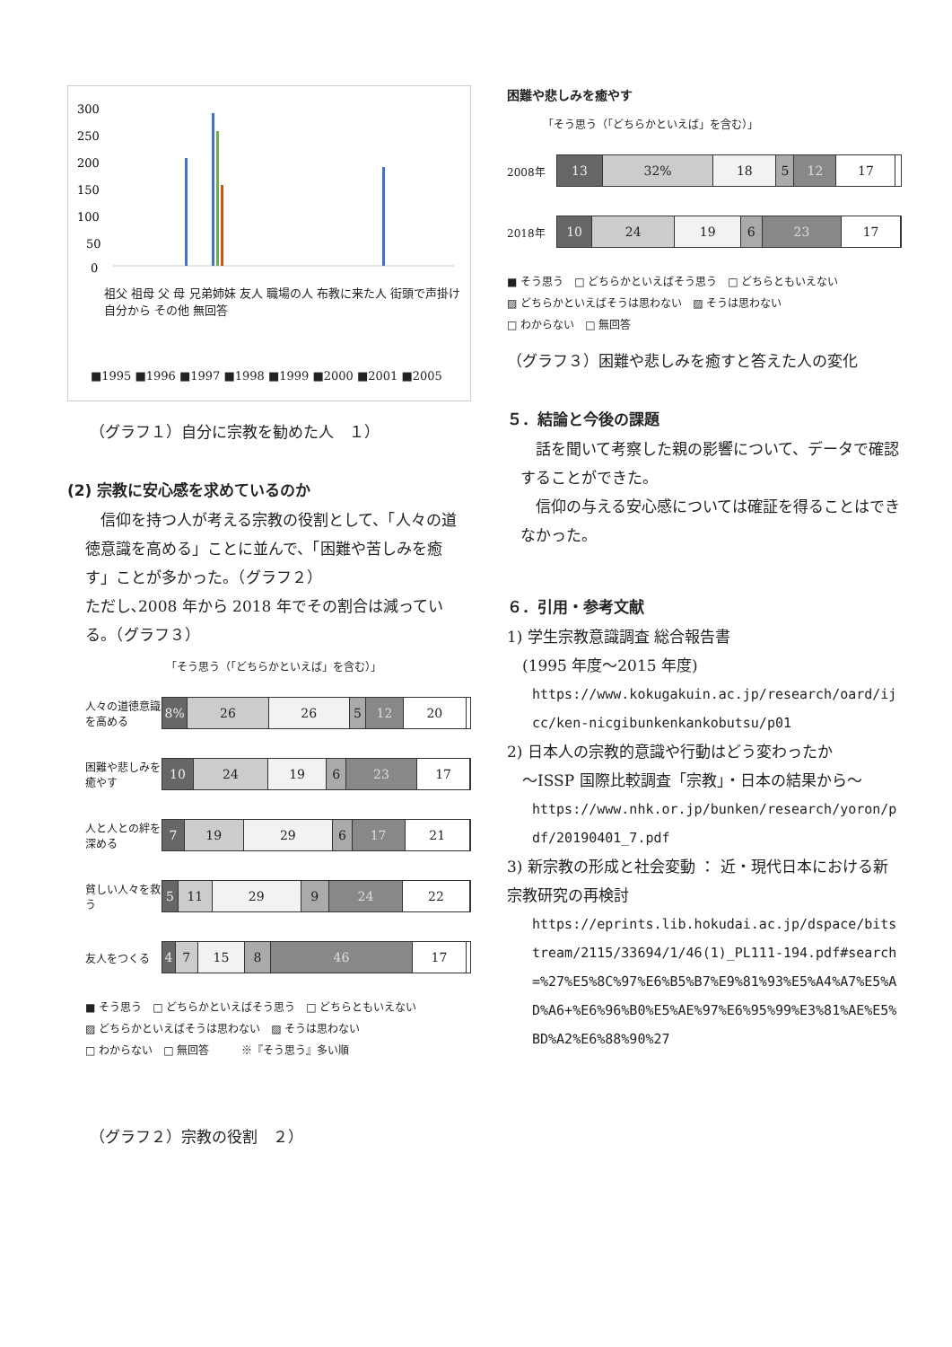300
250
200
150
100
50
0
祖父 祖母 父 母 兄弟姉妹 友人 職場の人 布教に来た人 街頭で声掛け 自分から その他 無回答
■1995 ■1996 ■1997 ■1998 ■1999 ■2000 ■2001 ■2005
（グラフ１）自分に宗教を勧めた人　１）
(2) 宗教に安心感を求めているのか
信仰を持つ人が考える宗教の役割として、「人々の道徳意識を高める」ことに並んで、「困難や苦しみを癒す」ことが多かった。（グラフ２）
ただし､2008 年から 2018 年でその割合は減っている。（グラフ３）
「そう思う（「どちらかといえば」を含む）」
人々の道徳意識を高める
8% 26 26 5 12 20
困難や悲しみを癒やす
10 24 19 6 23 17
人と人との絆を深める
7 19 29 6 17 21
貧しい人々を救う
5 11 29 9 24 22
友人をつくる
4 7 15 8 46 17
■ そう思う　□ どちらかといえばそう思う　□ どちらともいえない
▨ どちらかといえばそうは思わない　▨ そうは思わない
□ わからない　□ 無回答　　　※『そう思う』多い順
（グラフ２）宗教の役割　２）
困難や悲しみを癒やす
「そう思う（「どちらかといえば」を含む）」
2008年
13 32% 18 5 12 17
2018年
10 24 19 6 23 17
■ そう思う　□ どちらかといえばそう思う　□ どちらともいえない
▨ どちらかといえばそうは思わない　▨ そうは思わない
□ わからない　□ 無回答
（グラフ３）困難や悲しみを癒すと答えた人の変化
５．結論と今後の課題
話を聞いて考察した親の影響について、データで確認することができた。
信仰の与える安心感については確証を得ることはできなかった。
６．引用・参考文献
1) 学生宗教意識調査 総合報告書
　(1995 年度～2015 年度)
https://www.kokugakuin.ac.jp/research/oard/ijcc/ken-nicgibunkenkankobutsu/p01
2) 日本人の宗教的意識や行動はどう変わったか
　～ISSP 国際比較調査「宗教」・日本の結果から～
https://www.nhk.or.jp/bunken/research/yoron/pdf/20190401_7.pdf
3) 新宗教の形成と社会変動 ： 近・現代日本における新宗教研究の再検討
https://eprints.lib.hokudai.ac.jp/dspace/bitstream/2115/33694/1/46(1)_PL111-194.pdf#search=%27%E5%8C%97%E6%B5%B7%E9%81%93%E5%A4%A7%E5%AD%A6+%E6%96%B0%E5%AE%97%E6%95%99%E3%81%AE%E5%BD%A2%E6%88%90%27